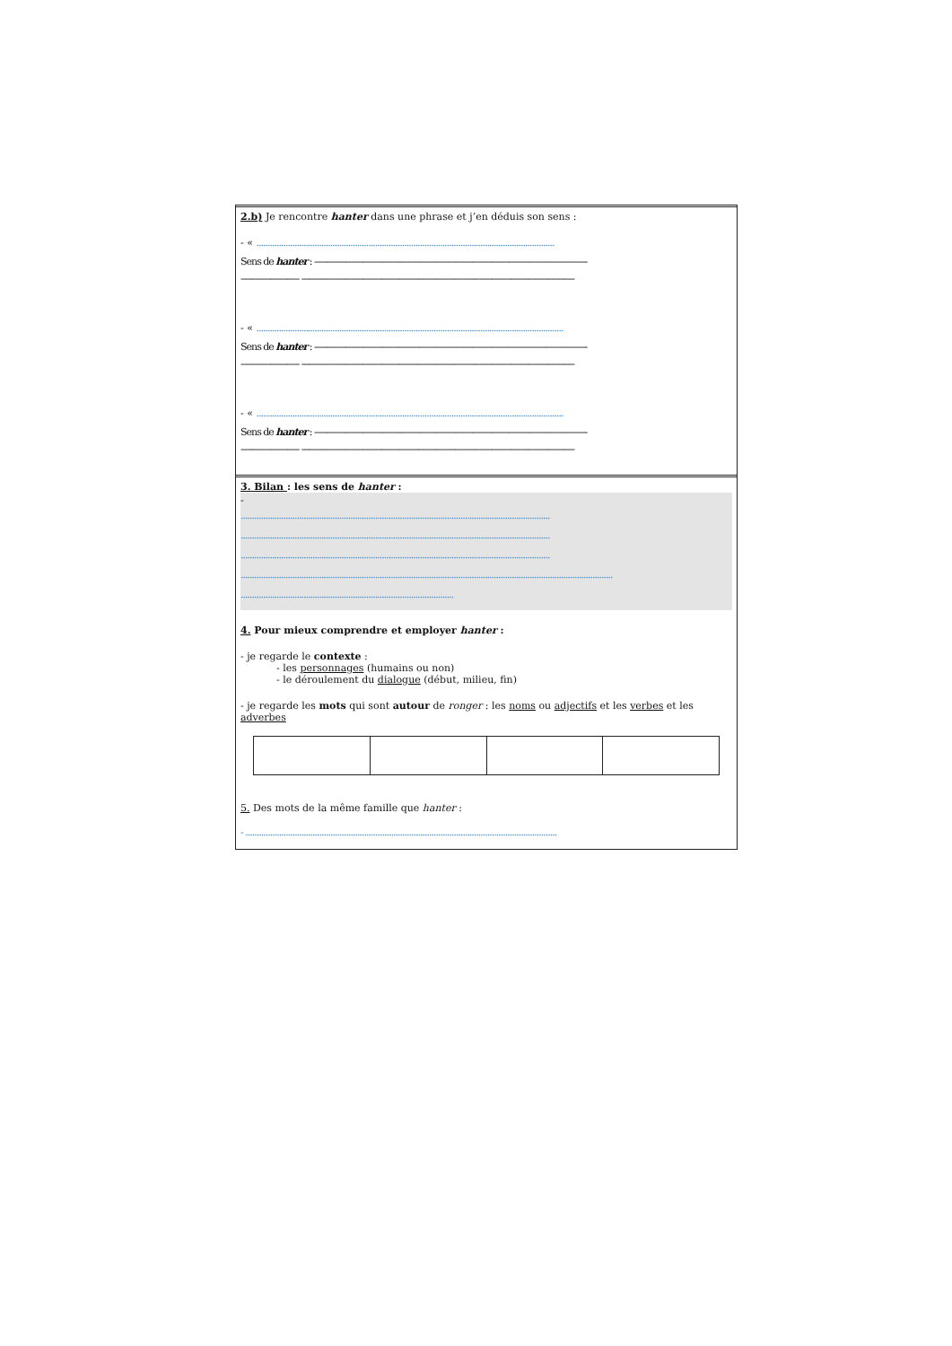2.b) Je rencontre hanter dans une phrase et j’en déduis son sens :
- « .....................................................................................................................................
Sens de hanter : ----------------------------------------------------------------------------------------------------------------
------------------------ ----------------------------------------------------------------------------------------------------------------
- « .........................................................................................................................................
Sens de hanter : ----------------------------------------------------------------------------------------------------------------
------------------------ ----------------------------------------------------------------------------------------------------------------
- « .........................................................................................................................................
Sens de hanter : ----------------------------------------------------------------------------------------------------------------
------------------------ ----------------------------------------------------------------------------------------------------------------
3. Bilan : les sens de hanter :
-
..........................................................................................................................................
..........................................................................................................................................
..........................................................................................................................................
......................................................................................................................................................................
...............................................................................................
4. Pour mieux comprendre et employer hanter :
- je regarde le contexte :
- les personnages (humains ou non)
- le déroulement du dialogue (début, milieu, fin)
- je regarde les mots qui sont autour de ronger : les noms ou adjectifs et les verbes et les adverbes
5. Des mots de la même famille que hanter :
- ...........................................................................................................................................